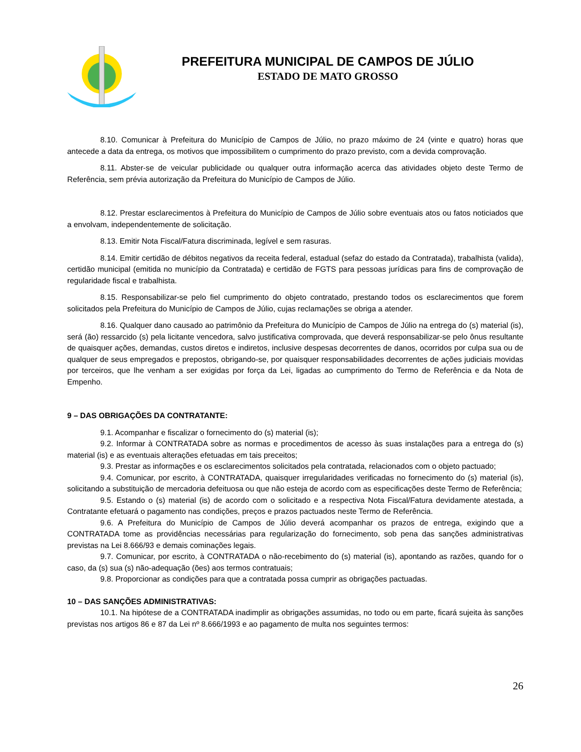PREFEITURA MUNICIPAL DE CAMPOS DE JÚLIO
ESTADO DE MATO GROSSO
8.10. Comunicar à Prefeitura do Município de Campos de Júlio, no prazo máximo de 24 (vinte e quatro) horas que antecede a data da entrega, os motivos que impossibilitem o cumprimento do prazo previsto, com a devida comprovação.
8.11. Abster-se de veicular publicidade ou qualquer outra informação acerca das atividades objeto deste Termo de Referência, sem prévia autorização da Prefeitura do Município de Campos de Júlio.
8.12. Prestar esclarecimentos à Prefeitura do Município de Campos de Júlio sobre eventuais atos ou fatos noticiados que a envolvam, independentemente de solicitação.
8.13. Emitir Nota Fiscal/Fatura discriminada, legível e sem rasuras.
8.14. Emitir certidão de débitos negativos da receita federal, estadual (sefaz do estado da Contratada), trabalhista (valida), certidão municipal (emitida no município da Contratada) e certidão de FGTS para pessoas jurídicas para fins de comprovação de regularidade fiscal e trabalhista.
8.15. Responsabilizar-se pelo fiel cumprimento do objeto contratado, prestando todos os esclarecimentos que forem solicitados pela Prefeitura do Município de Campos de Júlio, cujas reclamações se obriga a atender.
8.16. Qualquer dano causado ao patrimônio da Prefeitura do Município de Campos de Júlio na entrega do (s) material (is), será (ão) ressarcido (s) pela licitante vencedora, salvo justificativa comprovada, que deverá responsabilizar-se pelo ônus resultante de quaisquer ações, demandas, custos diretos e indiretos, inclusive despesas decorrentes de danos, ocorridos por culpa sua ou de qualquer de seus empregados e prepostos, obrigando-se, por quaisquer responsabilidades decorrentes de ações judiciais movidas por terceiros, que lhe venham a ser exigidas por força da Lei, ligadas ao cumprimento do Termo de Referência e da Nota de Empenho.
9 – DAS OBRIGAÇÕES DA CONTRATANTE:
9.1. Acompanhar e fiscalizar o fornecimento do (s) material (is);
9.2. Informar à CONTRATADA sobre as normas e procedimentos de acesso às suas instalações para a entrega do (s) material (is) e as eventuais alterações efetuadas em tais preceitos;
9.3. Prestar as informações e os esclarecimentos solicitados pela contratada, relacionados com o objeto pactuado;
9.4. Comunicar, por escrito, à CONTRATADA, quaisquer irregularidades verificadas no fornecimento do (s) material (is), solicitando a substituição de mercadoria defeituosa ou que não esteja de acordo com as especificações deste Termo de Referência;
9.5. Estando o (s) material (is) de acordo com o solicitado e a respectiva Nota Fiscal/Fatura devidamente atestada, a Contratante efetuará o pagamento nas condições, preços e prazos pactuados neste Termo de Referência.
9.6. A Prefeitura do Município de Campos de Júlio deverá acompanhar os prazos de entrega, exigindo que a CONTRATADA tome as providências necessárias para regularização do fornecimento, sob pena das sanções administrativas previstas na Lei 8.666/93 e demais cominações legais.
9.7. Comunicar, por escrito, à CONTRATADA o não-recebimento do (s) material (is), apontando as razões, quando for o caso, da (s) sua (s) não-adequação (ões) aos termos contratuais;
9.8. Proporcionar as condições para que a contratada possa cumprir as obrigações pactuadas.
10 – DAS SANÇÕES ADMINISTRATIVAS:
10.1. Na hipótese de a CONTRATADA inadimplir as obrigações assumidas, no todo ou em parte, ficará sujeita às sanções previstas nos artigos 86 e 87 da Lei nº 8.666/1993 e ao pagamento de multa nos seguintes termos:
26